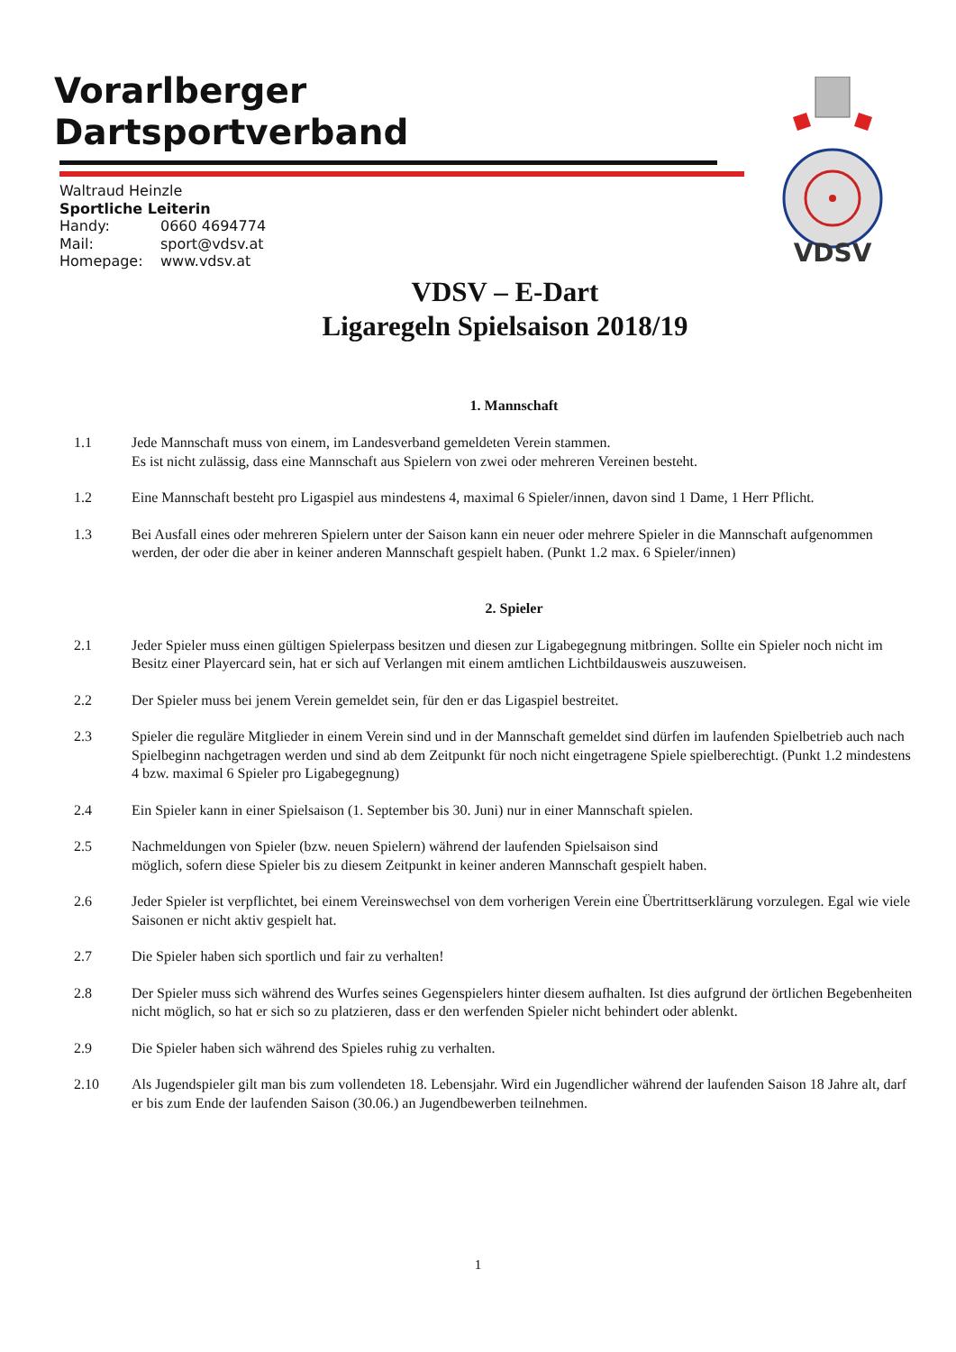Vorarlberger
Dartsportverband
Waltraud Heinzle
Sportliche Leiterin
Handy: 0660 4694774
Mail: sport@vdsv.at
Homepage: www.vdsv.at
VDSV
VDSV – E-Dart
Ligaregeln Spielsaison 2018/19
1. Mannschaft
1.1 Jede Mannschaft muss von einem, im Landesverband gemeldeten Verein stammen.
Es ist nicht zulässig, dass eine Mannschaft aus Spielern von zwei oder mehreren Vereinen besteht.
1.2 Eine Mannschaft besteht pro Ligaspiel aus mindestens 4, maximal 6 Spieler/innen, davon sind 1 Dame, 1 Herr Pflicht.
1.3 Bei Ausfall eines oder mehreren Spielern unter der Saison kann ein neuer oder mehrere Spieler in die Mannschaft aufgenommen werden, der oder die aber in keiner anderen Mannschaft gespielt haben. (Punkt 1.2 max. 6 Spieler/innen)
2. Spieler
2.1 Jeder Spieler muss einen gültigen Spielerpass besitzen und diesen zur Ligabegegnung mitbringen. Sollte ein Spieler noch nicht im Besitz einer Playercard sein, hat er sich auf Verlangen mit einem amtlichen Lichtbildausweis auszuweisen.
2.2 Der Spieler muss bei jenem Verein gemeldet sein, für den er das Ligaspiel bestreitet.
2.3 Spieler die reguläre Mitglieder in einem Verein sind und in der Mannschaft gemeldet sind dürfen im laufenden Spielbetrieb auch nach Spielbeginn nachgetragen werden und sind ab dem Zeitpunkt für noch nicht eingetragene Spiele spielberechtigt. (Punkt 1.2 mindestens 4 bzw. maximal 6 Spieler pro Ligabegegnung)
2.4 Ein Spieler kann in einer Spielsaison (1. September bis 30. Juni) nur in einer Mannschaft spielen.
2.5 Nachmeldungen von Spieler (bzw. neuen Spielern) während der laufenden Spielsaison sind
möglich, sofern diese Spieler bis zu diesem Zeitpunkt in keiner anderen Mannschaft gespielt haben.
2.6 Jeder Spieler ist verpflichtet, bei einem Vereinswechsel von dem vorherigen Verein eine Übertrittserklärung vorzulegen. Egal wie viele Saisonen er nicht aktiv gespielt hat.
2.7 Die Spieler haben sich sportlich und fair zu verhalten!
2.8 Der Spieler muss sich während des Wurfes seines Gegenspielers hinter diesem aufhalten. Ist dies aufgrund der örtlichen Begebenheiten nicht möglich, so hat er sich so zu platzieren, dass er den werfenden Spieler nicht behindert oder ablenkt.
2.9 Die Spieler haben sich während des Spieles ruhig zu verhalten.
2.10 Als Jugendspieler gilt man bis zum vollendeten 18. Lebensjahr. Wird ein Jugendlicher während der laufenden Saison 18 Jahre alt, darf er bis zum Ende der laufenden Saison (30.06.) an Jugendbewerben teilnehmen.
1